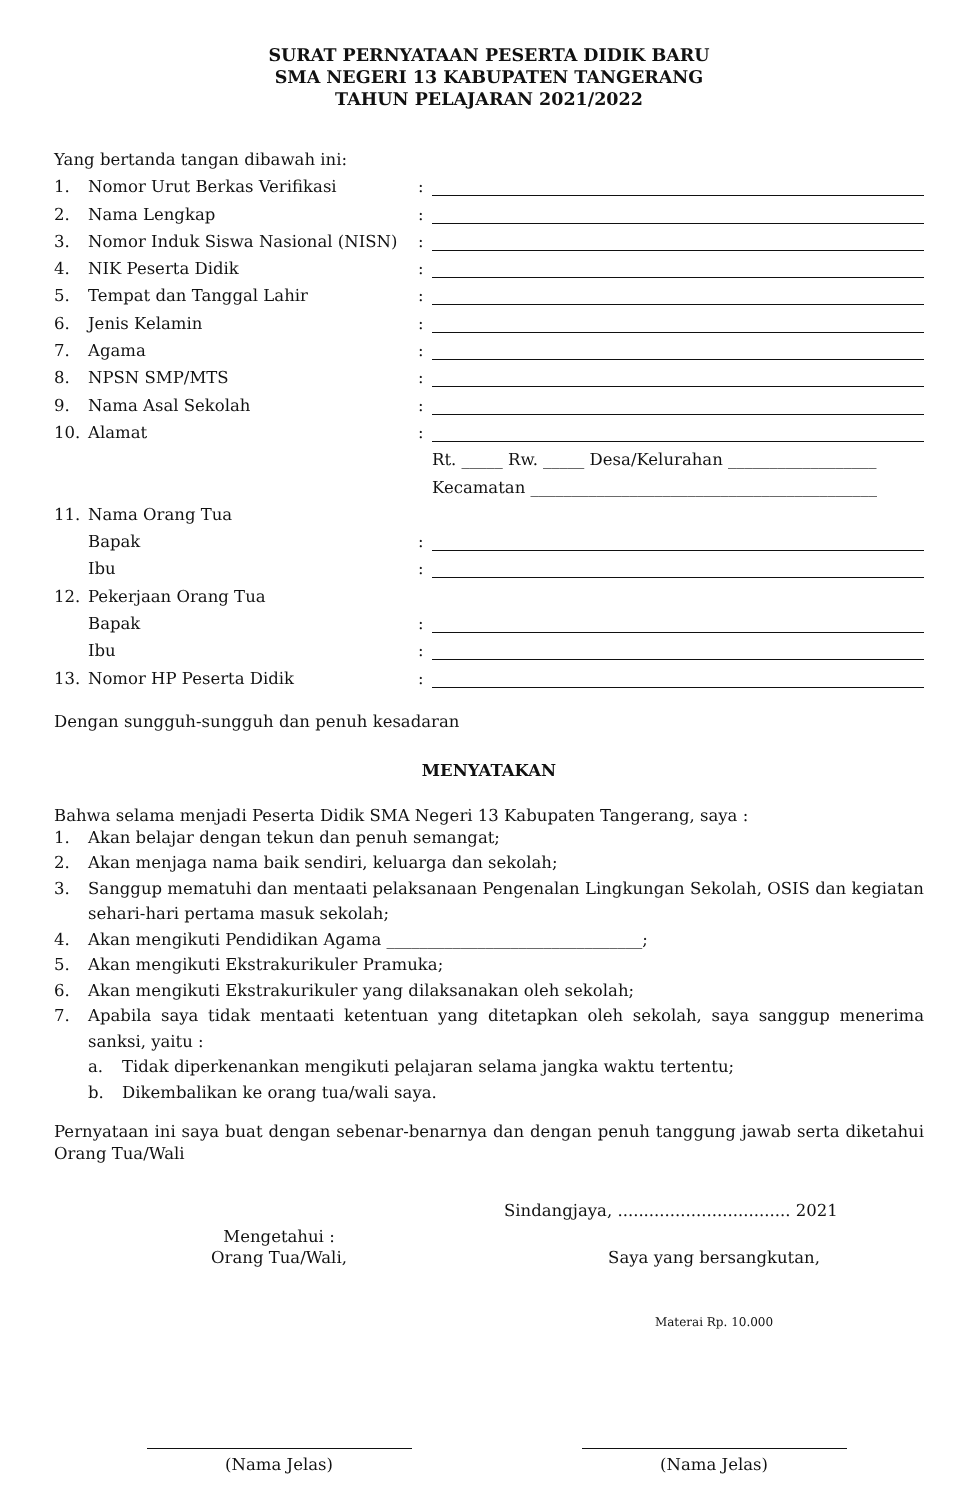SURAT PERNYATAAN PESERTA DIDIK BARU
SMA NEGERI 13 KABUPATEN TANGERANG
TAHUN PELAJARAN 2021/2022
Yang bertanda tangan dibawah ini:
| 1. | Nomor Urut Berkas Verifikasi | : | |
| 2. | Nama Lengkap | : | |
| 3. | Nomor Induk Siswa Nasional (NISN) | : | |
| 4. | NIK Peserta Didik | : | |
| 5. | Tempat dan Tanggal Lahir | : | |
| 6. | Jenis Kelamin | : | |
| 7. | Agama | : | |
| 8. | NPSN SMP/MTS | : | |
| 9. | Nama Asal Sekolah | : | |
| 10. | Alamat | : | |
| | | | Rt. _____ Rw. _____ Desa/Kelurahan __________________ |
| | | | Kecamatan __________________________________________ |
| 11. | Nama Orang Tua | | |
| | Bapak | : | |
| | Ibu | : | |
| 12. | Pekerjaan Orang Tua | | |
| | Bapak | : | |
| | Ibu | : | |
| 13. | Nomor HP Peserta Didik | : | |
Dengan sungguh-sungguh dan penuh kesadaran
MENYATAKAN
Bahwa selama menjadi Peserta Didik SMA Negeri 13 Kabupaten Tangerang, saya :
1. Akan belajar dengan tekun dan penuh semangat;
2. Akan menjaga nama baik sendiri, keluarga dan sekolah;
3. Sanggup mematuhi dan mentaati pelaksanaan Pengenalan Lingkungan Sekolah, OSIS dan kegiatan sehari-hari pertama masuk sekolah;
4. Akan mengikuti Pendidikan Agama _______________________________;
5. Akan mengikuti Ekstrakurikuler Pramuka;
6. Akan mengikuti Ekstrakurikuler yang dilaksanakan oleh sekolah;
7. Apabila saya tidak mentaati ketentuan yang ditetapkan oleh sekolah, saya sanggup menerima sanksi, yaitu :
a. Tidak diperkenankan mengikuti pelajaran selama jangka waktu tertentu;
b. Dikembalikan ke orang tua/wali saya.
Pernyataan ini saya buat dengan sebenar-benarnya dan dengan penuh tanggung jawab serta diketahui Orang Tua/Wali
Sindangjaya, ................................. 2021
Mengetahui :
Orang Tua/Wali,
Saya yang bersangkutan,
Materai Rp. 10.000
(Nama Jelas)
(Nama Jelas)